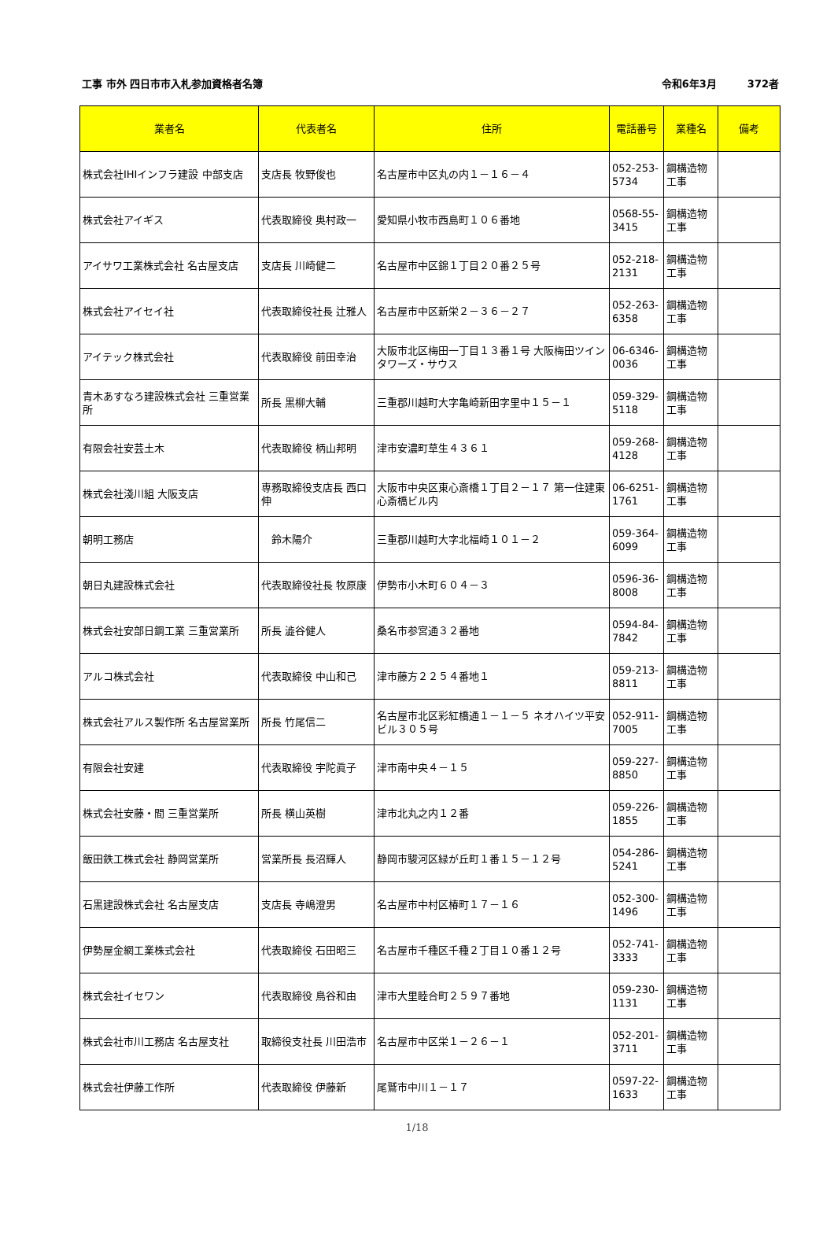工事 市外 四日市市入札参加資格者名簿 令和6年3月　　　372者
| 業者名 | 代表者名 | 住所 | 電話番号 | 業種名 | 備考 |
| --- | --- | --- | --- | --- | --- |
| 株式会社IHIインフラ建設 中部支店 | 支店長 牧野俊也 | 名古屋市中区丸の内１－１６－４ | 052-253-5734 | 鋼構造物工事 | |
| 株式会社アイギス | 代表取締役 奥村政一 | 愛知県小牧市西島町１０６番地 | 0568-55-3415 | 鋼構造物工事 | |
| アイサワ工業株式会社 名古屋支店 | 支店長 川崎健二 | 名古屋市中区錦１丁目２０番２５号 | 052-218-2131 | 鋼構造物工事 | |
| 株式会社アイセイ社 | 代表取締役社長 辻雅人 | 名古屋市中区新栄２－３６－２７ | 052-263-6358 | 鋼構造物工事 | |
| アイテック株式会社 | 代表取締役 前田幸治 | 大阪市北区梅田一丁目１３番１号 大阪梅田ツインタワーズ・サウス | 06-6346-0036 | 鋼構造物工事 | |
| 青木あすなろ建設株式会社 三重営業所 | 所長 黒柳大輔 | 三重郡川越町大字亀崎新田字里中１５－１ | 059-329-5118 | 鋼構造物工事 | |
| 有限会社安芸土木 | 代表取締役 柄山邦明 | 津市安濃町草生４３６１ | 059-268-4128 | 鋼構造物工事 | |
| 株式会社淺川組 大阪支店 | 専務取締役支店長 西口伸 | 大阪市中央区東心斎橋１丁目２－１７ 第一住建東心斎橋ビル内 | 06-6251-1761 | 鋼構造物工事 | |
| 朝明工務店 | 鈴木陽介 | 三重郡川越町大字北福崎１０１－２ | 059-364-6099 | 鋼構造物工事 | |
| 朝日丸建設株式会社 | 代表取締役社長 牧原康 | 伊勢市小木町６０４－３ | 0596-36-8008 | 鋼構造物工事 | |
| 株式会社安部日鋼工業 三重営業所 | 所長 澁谷健人 | 桑名市参宮通３２番地 | 0594-84-7842 | 鋼構造物工事 | |
| アルコ株式会社 | 代表取締役 中山和己 | 津市藤方２２５４番地１ | 059-213-8811 | 鋼構造物工事 | |
| 株式会社アルス製作所 名古屋営業所 | 所長 竹尾信二 | 名古屋市北区彩紅橋通１－１－５ ネオハイツ平安ビル３０５号 | 052-911-7005 | 鋼構造物工事 | |
| 有限会社安建 | 代表取締役 宇陀眞子 | 津市南中央４－１５ | 059-227-8850 | 鋼構造物工事 | |
| 株式会社安藤・間 三重営業所 | 所長 横山英樹 | 津市北丸之内１２番 | 059-226-1855 | 鋼構造物工事 | |
| 飯田鉄工株式会社 静岡営業所 | 営業所長 長沼輝人 | 静岡市駿河区緑が丘町１番１５－１２号 | 054-286-5241 | 鋼構造物工事 | |
| 石黒建設株式会社 名古屋支店 | 支店長 寺嶋澄男 | 名古屋市中村区椿町１７－１６ | 052-300-1496 | 鋼構造物工事 | |
| 伊勢屋金網工業株式会社 | 代表取締役 石田昭三 | 名古屋市千種区千種２丁目１０番１２号 | 052-741-3333 | 鋼構造物工事 | |
| 株式会社イセワン | 代表取締役 鳥谷和由 | 津市大里睦合町２５９７番地 | 059-230-1131 | 鋼構造物工事 | |
| 株式会社市川工務店 名古屋支社 | 取締役支社長 川田浩市 | 名古屋市中区栄１－２６－１ | 052-201-3711 | 鋼構造物工事 | |
| 株式会社伊藤工作所 | 代表取締役 伊藤新 | 尾鷲市中川１－１７ | 0597-22-1633 | 鋼構造物工事 | |
1/18